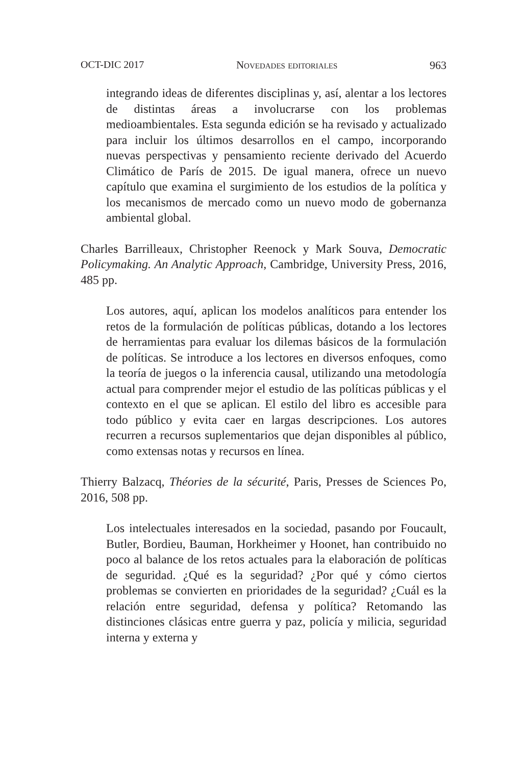OCT-DIC 2017 Novedades editoriales 963
integrando ideas de diferentes disciplinas y, así, alentar a los lectores de distintas áreas a involucrarse con los problemas medioambientales. Esta segunda edición se ha revisado y actualizado para incluir los últimos desarrollos en el campo, incorporando nuevas perspectivas y pensamiento reciente derivado del Acuerdo Climático de París de 2015. De igual manera, ofrece un nuevo capítulo que examina el surgimiento de los estudios de la política y los mecanismos de mercado como un nuevo modo de gobernanza ambiental global.
Charles Barrilleaux, Christopher Reenock y Mark Souva, Democratic Policymaking. An Analytic Approach, Cambridge, University Press, 2016, 485 pp.
Los autores, aquí, aplican los modelos analíticos para entender los retos de la formulación de políticas públicas, dotando a los lectores de herramientas para evaluar los dilemas básicos de la formulación de políticas. Se introduce a los lectores en diversos enfoques, como la teoría de juegos o la inferencia causal, utilizando una metodología actual para comprender mejor el estudio de las políticas públicas y el contexto en el que se aplican. El estilo del libro es accesible para todo público y evita caer en largas descripciones. Los autores recurren a recursos suplementarios que dejan disponibles al público, como extensas notas y recursos en línea.
Thierry Balzacq, Théories de la sécurité, Paris, Presses de Sciences Po, 2016, 508 pp.
Los intelectuales interesados en la sociedad, pasando por Foucault, Butler, Bordieu, Bauman, Horkheimer y Hoonet, han contribuido no poco al balance de los retos actuales para la elaboración de políticas de seguridad. ¿Qué es la seguridad? ¿Por qué y cómo ciertos problemas se convierten en prioridades de la seguridad? ¿Cuál es la relación entre seguridad, defensa y política? Retomando las distinciones clásicas entre guerra y paz, policía y milicia, seguridad interna y externa y